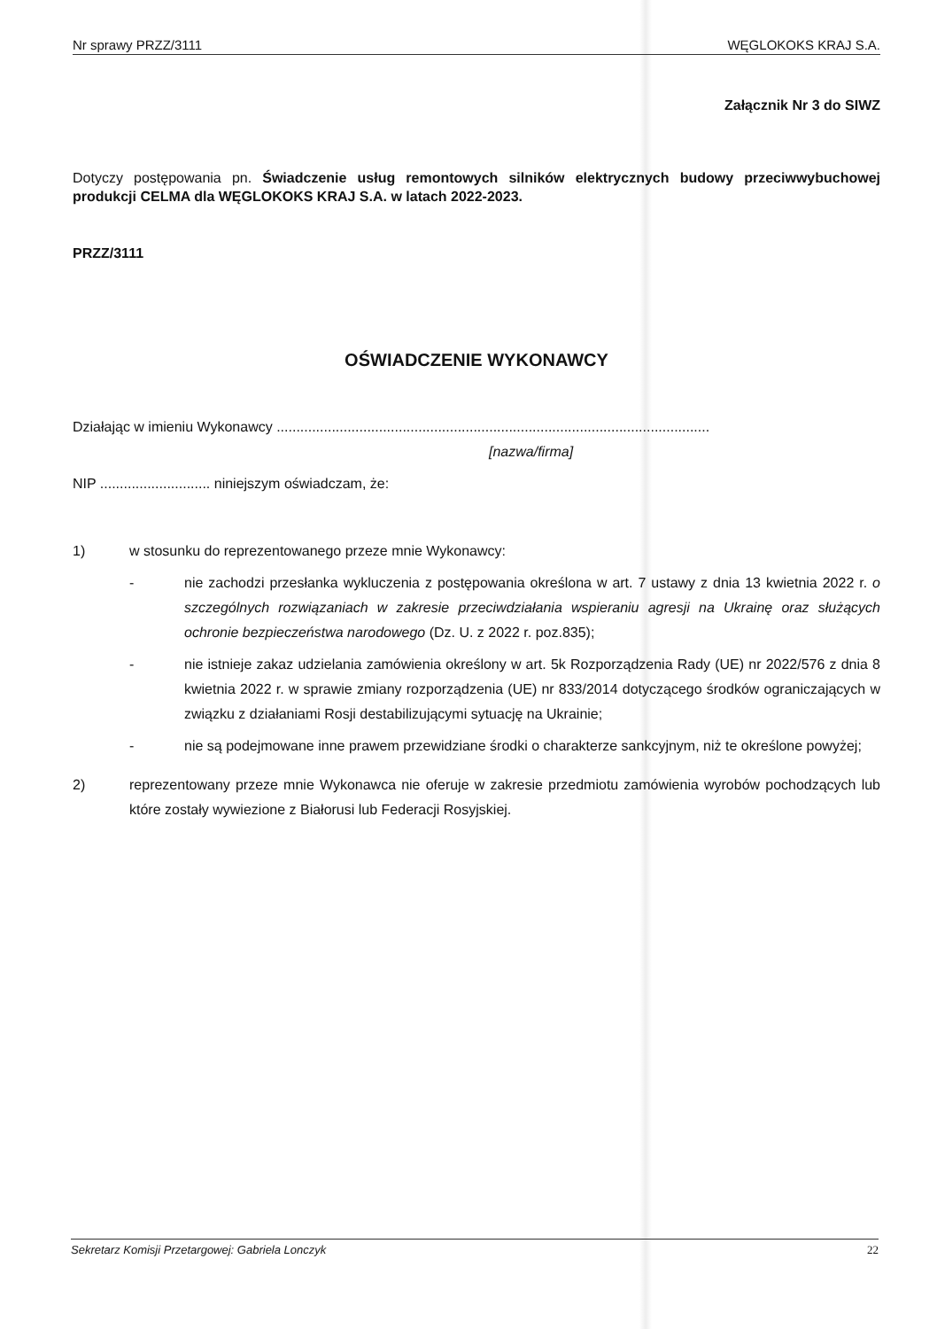Nr sprawy PRZZ/3111 WĘGLOKOKS KRAJ S.A.
Załącznik Nr 3 do SIWZ
Dotyczy postępowania pn. Świadczenie usług remontowych silników elektrycznych budowy przeciwwybuchowej produkcji CELMA dla WĘGLOKOKS KRAJ S.A. w latach 2022-2023.
PRZZ/3111
OŚWIADCZENIE WYKONAWCY
Działając w imieniu Wykonawcy ..............................................................................................................
[nazwa/firma]
NIP ............................ niniejszym oświadczam, że:
1) w stosunku do reprezentowanego przeze mnie Wykonawcy:
- nie zachodzi przesłanka wykluczenia z postępowania określona w art. 7 ustawy z dnia 13 kwietnia 2022 r. o szczególnych rozwiązaniach w zakresie przeciwdziałania wspieraniu agresji na Ukrainę oraz służących ochronie bezpieczeństwa narodowego (Dz. U. z 2022 r. poz.835);
- nie istnieje zakaz udzielania zamówienia określony w art. 5k Rozporządzenia Rady (UE) nr 2022/576 z dnia 8 kwietnia 2022 r. w sprawie zmiany rozporządzenia (UE) nr 833/2014 dotyczącego środków ograniczających w związku z działaniami Rosji destabilizującymi sytuację na Ukrainie;
- nie są podejmowane inne prawem przewidziane środki o charakterze sankcyjnym, niż te określone powyżej;
2) reprezentowany przeze mnie Wykonawca nie oferuje w zakresie przedmiotu zamówienia wyrobów pochodzących lub które zostały wywiezione z Białorusi lub Federacji Rosyjskiej.
Sekretarz Komisji Przetargowej: Gabriela Lonczyk 22